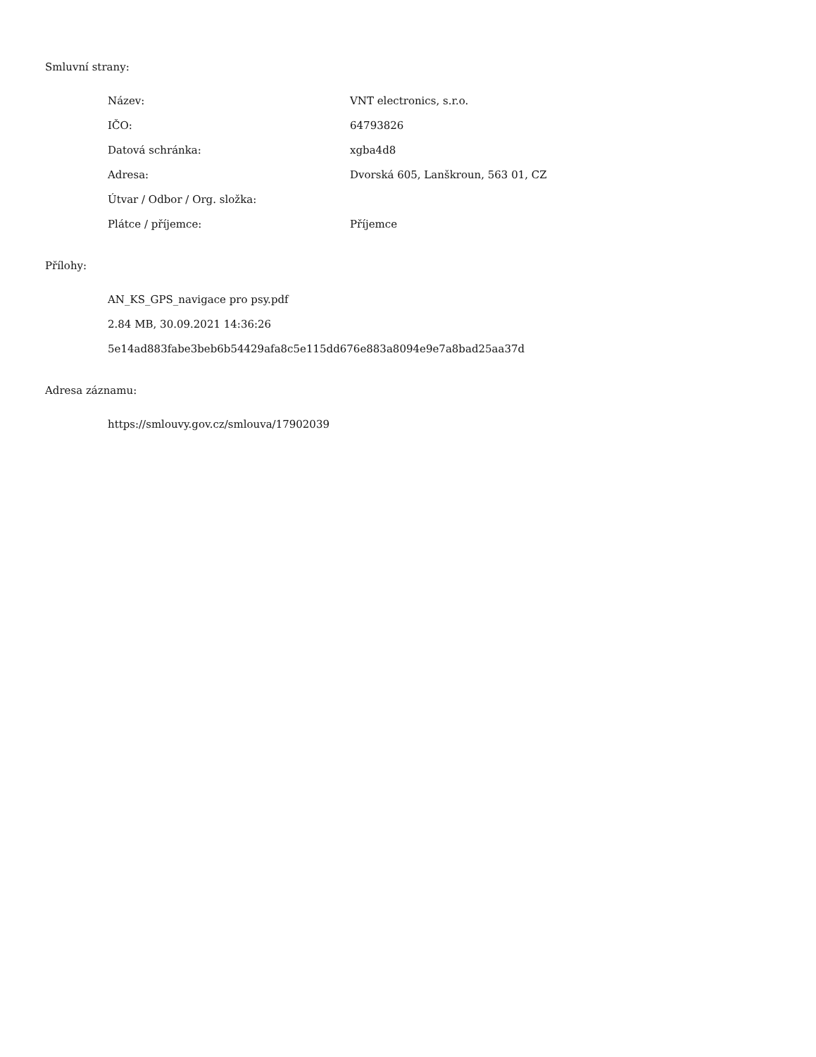Smluvní strany:
| Název: | VNT electronics, s.r.o. |
| IČO: | 64793826 |
| Datová schránka: | xgba4d8 |
| Adresa: | Dvorská 605, Lanškroun, 563 01, CZ |
| Útvar / Odbor / Org. složka: | |
| Plátce / příjemce: | Příjemce |
Přílohy:
AN_KS_GPS_navigace pro psy.pdf
2.84 MB, 30.09.2021 14:36:26
5e14ad883fabe3beb6b54429afa8c5e115dd676e883a8094e9e7a8bad25aa37d
Adresa záznamu:
https://smlouvy.gov.cz/smlouva/17902039